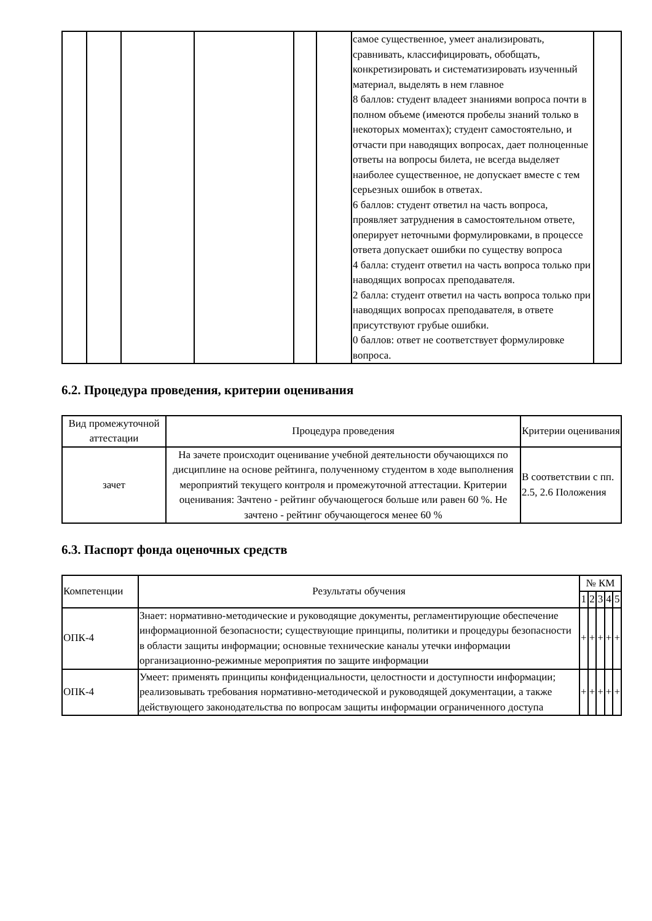| | | | | | | самое существенное, умеет анализировать, сравнивать, классифицировать, обобщать, конкретизировать и систематизировать изученный материал, выделять в нем главное 8 баллов: студент владеет знаниями вопроса почти в полном объеме (имеются пробелы знаний только в некоторых моментах); студент самостоятельно, и отчасти при наводящих вопросах, дает полноценные ответы на вопросы билета, не всегда выделяет наиболее существенное, не допускает вместе с тем серьезных ошибок в ответах. 6 баллов: студент ответил на часть вопроса, проявляет затруднения в самостоятельном ответе, оперирует неточными формулировками, в процессе ответа допускает ошибки по существу вопроса 4 балла: студент ответил на часть вопроса только при наводящих вопросах преподавателя. 2 балла: студент ответил на часть вопроса только при наводящих вопросах преподавателя, в ответе присутствуют грубые ошибки. 0 баллов: ответ не соответствует формулировке вопроса. | |
6.2. Процедура проведения, критерии оценивания
| Вид промежуточной аттестации | Процедура проведения | Критерии оценивания |
| --- | --- | --- |
| зачет | На зачете происходит оценивание учебной деятельности обучающихся по дисциплине на основе рейтинга, полученному студентом в ходе выполнения мероприятий текущего контроля и промежуточной аттестации. Критерии оценивания: Зачтено - рейтинг обучающегося больше или равен 60 %. Не зачтено - рейтинг обучающегося менее 60 % | В соответствии с пп. 2.5, 2.6 Положения |
6.3. Паспорт фонда оценочных средств
| Компетенции | Результаты обучения | № КМ | | | | |
| --- | --- | --- | --- | --- | --- | --- |
| | | 1 | 2 | 3 | 4 | 5 |
| ОПК-4 | Знает: нормативно-методические и руководящие документы, регламентирующие обеспечение информационной безопасности; существующие принципы, политики и процедуры безопасности в области защиты информации; основные технические каналы утечки информации организационно-режимные мероприятия по защите информации | + | + | + | + | + |
| ОПК-4 | Умеет: применять принципы конфиденциальности, целостности и доступности информации; реализовывать требования нормативно-методической и руководящей документации, а также действующего законодательства по вопросам защиты информации ограниченного доступа | + | + | + | + | + |